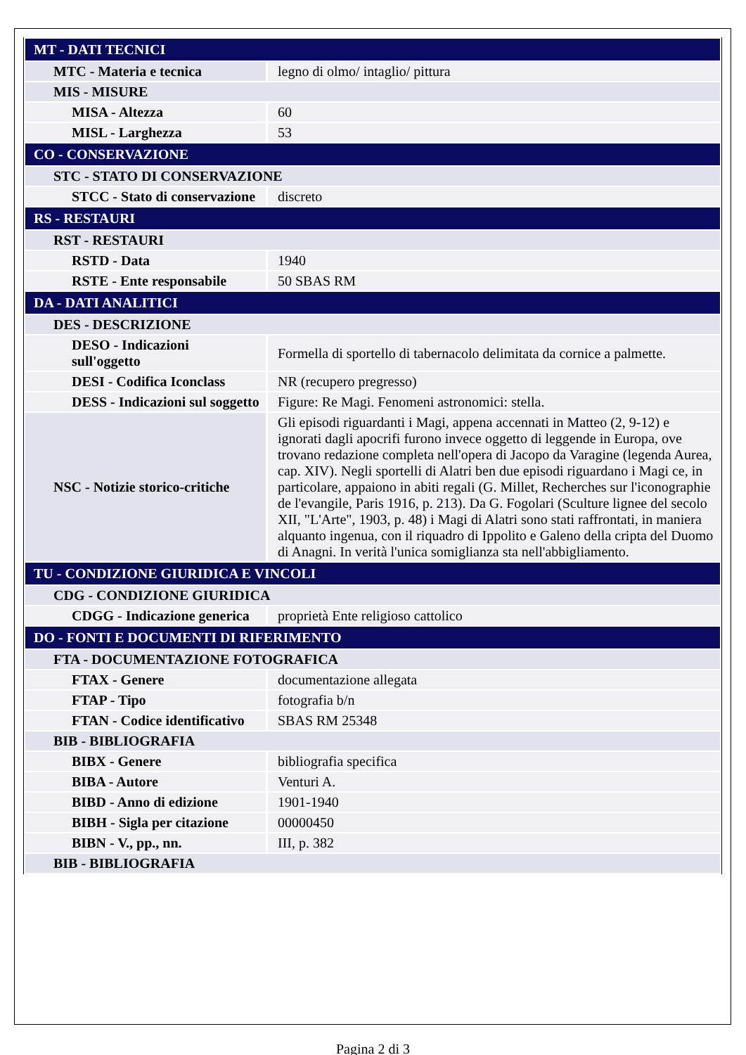| MT - DATI TECNICI | |
| MTC - Materia e tecnica | legno di olmo/ intaglio/ pittura |
| MIS - MISURE | |
| MISA - Altezza | 60 |
| MISL - Larghezza | 53 |
| CO - CONSERVAZIONE | |
| STC - STATO DI CONSERVAZIONE | |
| STCC - Stato di conservazione | discreto |
| RS - RESTAURI | |
| RST - RESTAURI | |
| RSTD - Data | 1940 |
| RSTE - Ente responsabile | 50 SBAS RM |
| DA - DATI ANALITICI | |
| DES - DESCRIZIONE | |
| DESO - Indicazioni sull'oggetto | Formella di sportello di tabernacolo delimitata da cornice a palmette. |
| DESI - Codifica Iconclass | NR (recupero pregresso) |
| DESS - Indicazioni sul soggetto | Figure: Re Magi. Fenomeni astronomici: stella. |
| NSC - Notizie storico-critiche | Gli episodi riguardanti i Magi, appena accennati in Matteo (2, 9-12) e ignorati dagli apocrifi furono invece oggetto di leggende in Europa, ove trovano redazione completa nell'opera di Jacopo da Varagine (legenda Aurea, cap. XIV). Negli sportelli di Alatri ben due episodi riguardano i Magi ce, in particolare, appaiono in abiti regali (G. Millet, Recherches sur l'iconographie de l'evangile, Paris 1916, p. 213). Da G. Fogolari (Sculture lignee del secolo XII, "L'Arte", 1903, p. 48) i Magi di Alatri sono stati raffrontati, in maniera alquanto ingenua, con il riquadro di Ippolito e Galeno della cripta del Duomo di Anagni. In verità l'unica somiglianza sta nell'abbigliamento. |
| TU - CONDIZIONE GIURIDICA E VINCOLI | |
| CDG - CONDIZIONE GIURIDICA | |
| CDGG - Indicazione generica | proprietà Ente religioso cattolico |
| DO - FONTI E DOCUMENTI DI RIFERIMENTO | |
| FTA - DOCUMENTAZIONE FOTOGRAFICA | |
| FTAX - Genere | documentazione allegata |
| FTAP - Tipo | fotografia b/n |
| FTAN - Codice identificativo | SBAS RM 25348 |
| BIB - BIBLIOGRAFIA | |
| BIBX - Genere | bibliografia specifica |
| BIBA - Autore | Venturi A. |
| BIBD - Anno di edizione | 1901-1940 |
| BIBH - Sigla per citazione | 00000450 |
| BIBN - V., pp., nn. | III, p. 382 |
| BIB - BIBLIOGRAFIA | |
Pagina 2 di 3